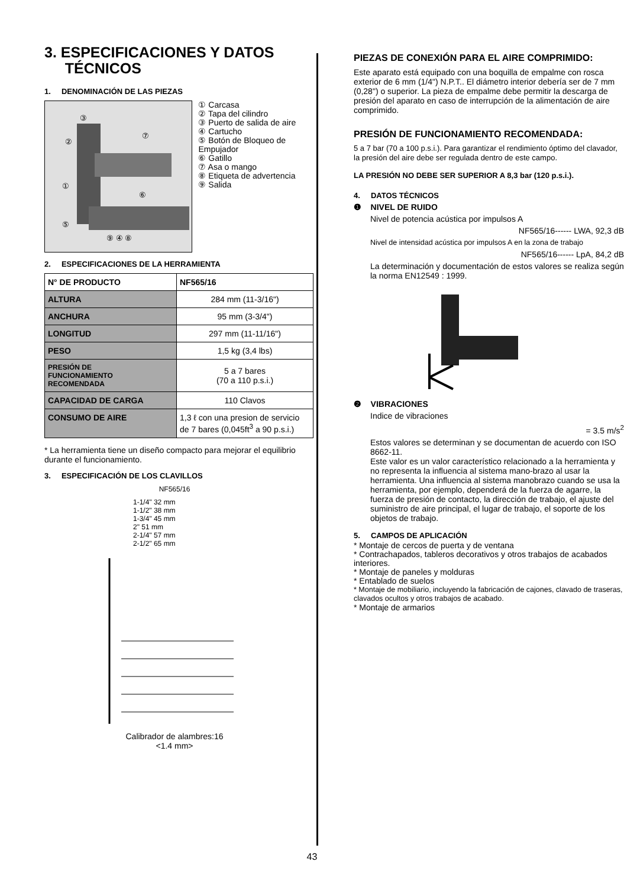3. ESPECIFICACIONES Y DATOS
TÉCNICOS
1. DENOMINACIÓN DE LAS PIEZAS
③
②
⑦
①
⑥
⑤
⑨ ④ ⑧
① Carcasa
② Tapa del cilindro
③ Puerto de salida de aire
④ Cartucho
⑤ Botón de Bloqueo de Empujador
⑥ Gatillo
⑦ Asa o mango
⑧ Etiqueta de advertencia
⑨ Salida
2. ESPECIFICACIONES DE LA HERRAMIENTA
| N° DE PRODUCTO | NF565/16 |
| ALTURA | 284 mm (11-3/16") |
| ANCHURA | 95 mm (3-3/4") |
| LONGITUD | 297 mm (11-11/16") |
| PESO | 1,5 kg (3,4 lbs) |
| PRESIÓN DE FUNCIONAMIENTO RECOMENDADA | 5 a 7 bares (70 a 110 p.s.i.) |
| CAPACIDAD DE CARGA | 110 Clavos |
| CONSUMO DE AIRE | 1,3 ℓ con una presion de servicio de 7 bares (0,045ft<sup>3</sup> a 90 p.s.i.) |
* La herramienta tiene un diseño compacto para mejorar el equilibrio durante el funcionamiento.
3. ESPECIFICACIÓN DE LOS CLAVILLOS
NF565/16
1-1/4" 32 mm
1-1/2" 38 mm
1-3/4" 45 mm
2" 51 mm
2-1/4" 57 mm
2-1/2" 65 mm
Calibrador de alambres:16
<1.4 mm>
PIEZAS DE CONEXIÓN PARA EL AIRE COMPRIMIDO:
Este aparato está equipado con una boquilla de empalme con rosca exterior de 6 mm (1/4") N.P.T.. El diámetro interior debería ser de 7 mm (0,28") o superior. La pieza de empalme debe permitir la descarga de presión del aparato en caso de interrupción de la alimentación de aire comprimido.
PRESIÓN DE FUNCIONAMIENTO RECOMENDADA:
5 a 7 bar (70 a 100 p.s.i.). Para garantizar el rendimiento óptimo del clavador, la presión del aire debe ser regulada dentro de este campo.
LA PRESIÓN NO DEBE SER SUPERIOR A 8,3 bar (120 p.s.i.).
4. DATOS TÉCNICOS
❶ NIVEL DE RUIDO
Nivel de potencia acústica por impulsos A
NF565/16------ LWA, 92,3 dB
Nivel de intensidad acústica por impulsos A en la zona de trabajo
NF565/16------ LpA, 84,2 dB
La determinación y documentación de estos valores se realiza según la norma EN12549 : 1999.
❷ VIBRACIONES
Indice de vibraciones
= 3.5 m/s<sup>2</sup>
Estos valores se determinan y se documentan de acuerdo con ISO 8662-11.
Este valor es un valor característico relacionado a la herramienta y no representa la influencia al sistema mano-brazo al usar la herramienta. Una influencia al sistema manobrazo cuando se usa la herramienta, por ejemplo, dependerá de la fuerza de agarre, la fuerza de presión de contacto, la dirección de trabajo, el ajuste del suministro de aire principal, el lugar de trabajo, el soporte de los objetos de trabajo.
5. CAMPOS DE APLICACIÓN
* Montaje de cercos de puerta y de ventana
* Contrachapados, tableros decorativos y otros trabajos de acabados interiores.
* Montaje de paneles y molduras
* Entablado de suelos
* Montaje de mobiliario, incluyendo la fabricación de cajones, clavado de traseras, clavados ocultos y otros trabajos de acabado.
* Montaje de armarios
43